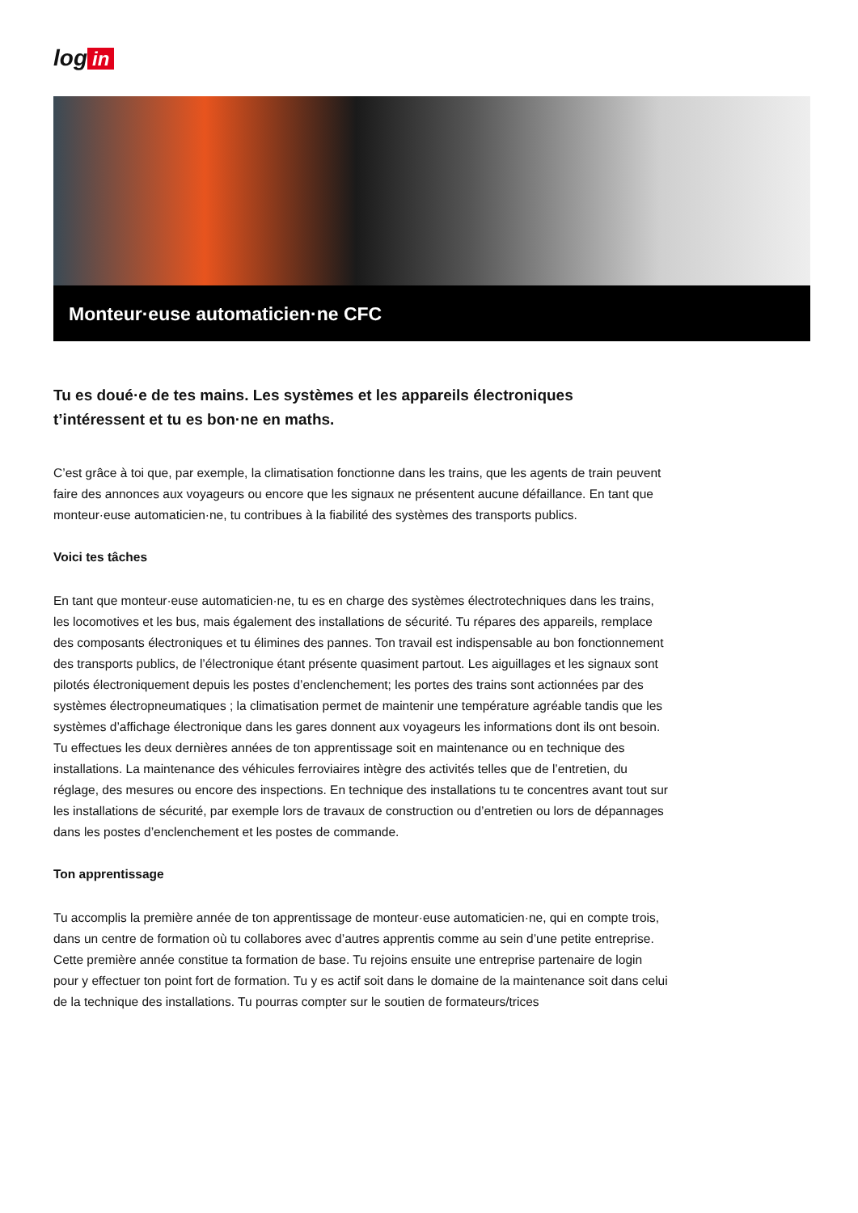log in
Monteur·euse automaticien·ne CFC
Tu es doué·e de tes mains. Les systèmes et les appareils électroniques t’intéressent et tu es bon·ne en maths.
C’est grâce à toi que, par exemple, la climatisation fonctionne dans les trains, que les agents de train peuvent faire des annonces aux voyageurs ou encore que les signaux ne présentent aucune défaillance. En tant que monteur·euse automaticien·ne, tu contribues à la fiabilité des systèmes des transports publics.
Voici tes tâches
En tant que monteur·euse automaticien·ne, tu es en charge des systèmes électrotechniques dans les trains, les locomotives et les bus, mais également des installations de sécurité. Tu répares des appareils, remplace des composants électroniques et tu élimines des pannes. Ton travail est indispensable au bon fonctionnement des transports publics, de l’électronique étant présente quasiment partout. Les aiguillages et les signaux sont pilotés électroniquement depuis les postes d’enclenchement; les portes des trains sont actionnées par des systèmes électropneumatiques ; la climatisation permet de maintenir une température agréable tandis que les systèmes d’affichage électronique dans les gares donnent aux voyageurs les informations dont ils ont besoin. Tu effectues les deux dernières années de ton apprentissage soit en maintenance ou en technique des installations. La maintenance des véhicules ferroviaires intègre des activités telles que de l’entretien, du réglage, des mesures ou encore des inspections. En technique des installations tu te concentres avant tout sur les installations de sécurité, par exemple lors de travaux de construction ou d’entretien ou lors de dépannages dans les postes d’enclenchement et les postes de commande.
Ton apprentissage
Tu accomplis la première année de ton apprentissage de monteur·euse automaticien·ne, qui en compte trois, dans un centre de formation où tu collabores avec d’autres apprentis comme au sein d’une petite entreprise. Cette première année constitue ta formation de base. Tu rejoins ensuite une entreprise partenaire de login pour y effectuer ton point fort de formation. Tu y es actif soit dans le domaine de la maintenance soit dans celui de la technique des installations. Tu pourras compter sur le soutien de formateurs/trices